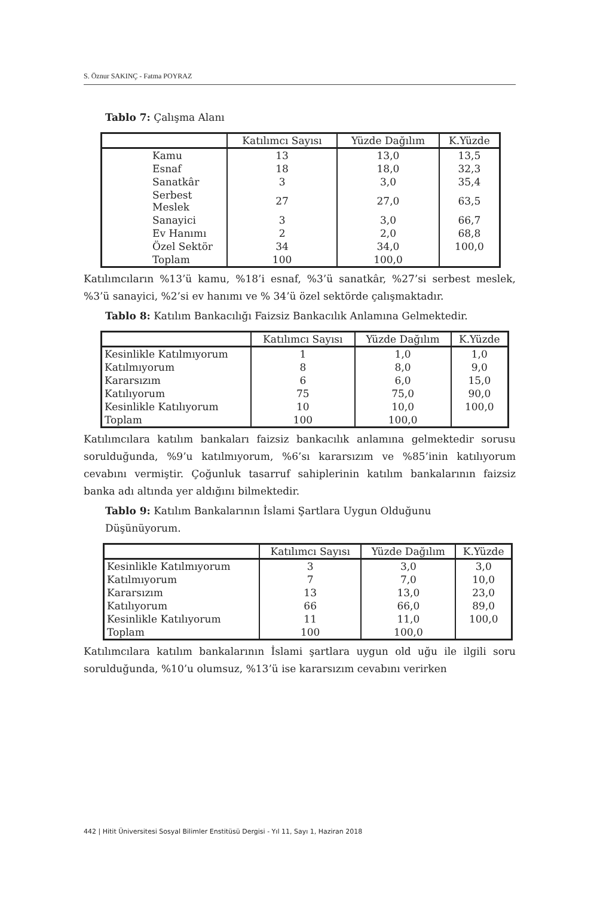S. Öznur SAKINÇ - Fatma POYRAZ
Tablo 7: Çalışma Alanı
| | Katılımcı Sayısı | Yüzde Dağılım | K.Yüzde |
| --- | --- | --- | --- |
| Kamu | 13 | 13,0 | 13,5 |
| Esnaf | 18 | 18,0 | 32,3 |
| Sanatkâr | 3 | 3,0 | 35,4 |
| Serbest Meslek | 27 | 27,0 | 63,5 |
| Sanayici | 3 | 3,0 | 66,7 |
| Ev Hanımı | 2 | 2,0 | 68,8 |
| Özel Sektör | 34 | 34,0 | 100,0 |
| Toplam | 100 | 100,0 | |
Katılımcıların %13’ü kamu, %18’i esnaf, %3’ü sanatkâr, %27’si serbest meslek, %3’ü sanayici, %2’si ev hanımı ve % 34’ü özel sektörde çalışmaktadır.
Tablo 8: Katılım Bankacılığı Faizsiz Bankacılık Anlamına Gelmektedir.
| | Katılımcı Sayısı | Yüzde Dağılım | K.Yüzde |
| --- | --- | --- | --- |
| Kesinlikle Katılmıyorum | 1 | 1,0 | 1,0 |
| Katılmıyorum | 8 | 8,0 | 9,0 |
| Kararsızım | 6 | 6,0 | 15,0 |
| Katılıyorum | 75 | 75,0 | 90,0 |
| Kesinlikle Katılıyorum | 10 | 10,0 | 100,0 |
| Toplam | 100 | 100,0 | |
Katılımcılara katılım bankaları faizsiz bankacılık anlamına gelmektedir sorusu sorulduğunda, %9’u katılmıyorum, %6’sı kararsızım ve %85’inin katılıyorum cevabını vermiştir. Çoğunluk tasarruf sahiplerinin katılım bankalarının faizsiz banka adı altında yer aldığını bilmektedir.
Tablo 9: Katılım Bankalarının İslami Şartlara Uygun Olduğunu
Düşünüyorum.
| | Katılımcı Sayısı | Yüzde Dağılım | K.Yüzde |
| --- | --- | --- | --- |
| Kesinlikle Katılmıyorum | 3 | 3,0 | 3,0 |
| Katılmıyorum | 7 | 7,0 | 10,0 |
| Kararsızım | 13 | 13,0 | 23,0 |
| Katılıyorum | 66 | 66,0 | 89,0 |
| Kesinlikle Katılıyorum | 11 | 11,0 | 100,0 |
| Toplam | 100 | 100,0 | |
Katılımcılara katılım bankalarının İslami şartlara uygun old uğu ile ilgili soru sorulduğunda, %10’u olumsuz, %13’ü ise kararsızım cevabını verirken
442 | Hitit Üniversitesi Sosyal Bilimler Enstitüsü Dergisi - Yıl 11, Sayı 1, Haziran 2018